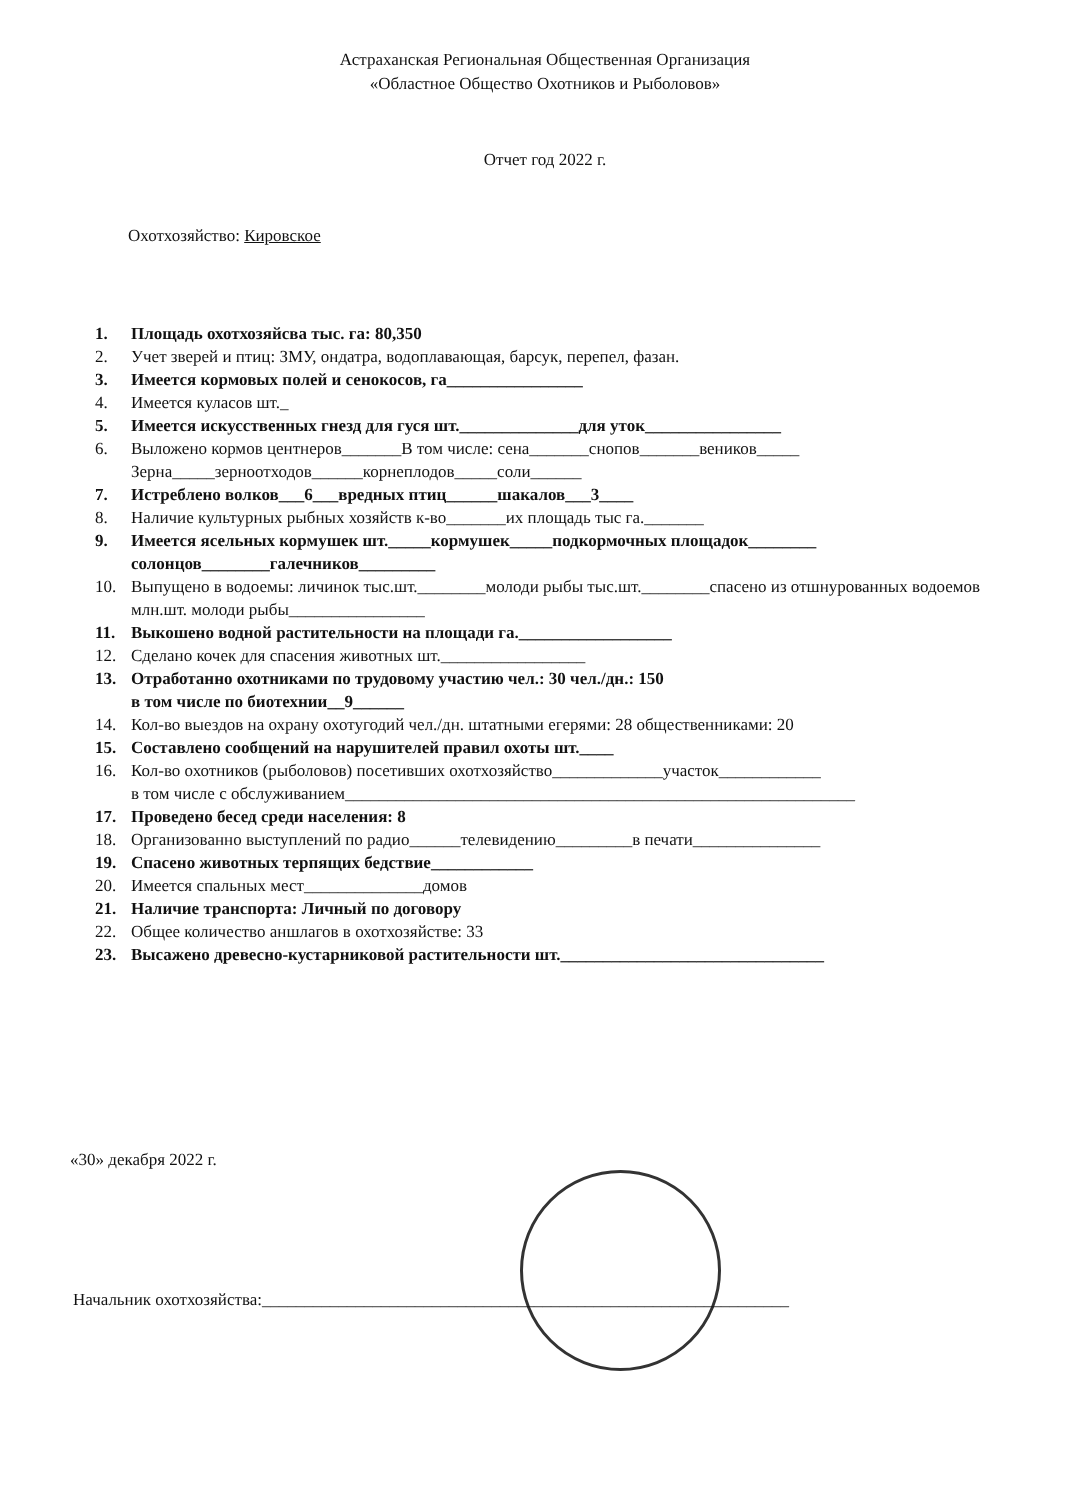Астраханская Региональная Общественная Организация
«Областное Общество Охотников и Рыболовов»
Отчет год 2022 г.
Охотхозяйство: Кировское
1. Площадь охотхозяйсва тыс. га: 80,350
2. Учет зверей и птиц: ЗМУ, ондатра, водоплавающая, барсук, перепел, фазан.
3. Имеется кормовых полей и сенокосов, га________________
4. Имеется куласов шт._
5. Имеется искусственных гнезд для гуся шт.______________для уток________________
6. Выложено кормов центнеров_______В том числе: сена_______снопов_______веников_____
Зерна_____зерноотходов______корнеплодов_____соли______
7. Истреблено волков___6___вредных птиц______шакалов___3____
8. Наличие культурных рыбных хозяйств к-во_______их площадь тыс га._______
9. Имеется ясельных кормушек шт._____кормушек_____подкормочных площадок________
солонцов________галечников_________
10. Выпущено в водоемы: личинок тыс.шт.________молоди рыбы тыс.шт.________спасено из отшнурованных водоемов млн.шт. молоди рыбы________________
11. Выкошено водной растительности на площади га.__________________
12. Сделано кочек для спасения животных шт._________________
13. Отработанно охотниками по трудовому участию чел.: 30 чел./дн.: 150
в том числе по биотехнии__9______
14. Кол-во выездов на охрану охотугодий чел./дн. штатными егерями: 28 общественниками: 20
15. Составлено сообщений на нарушителей правил охоты шт.____
16. Кол-во охотников (рыболовов) посетивших охотхозяйство_____________участок____________
в том числе с обслуживанием____________________________________________________________
17. Проведено бесед среди населения: 8
18. Организованно выступлений по радио______телевидению_________в печати_______________
19. Спасено животных терпящих бедствие____________
20. Имеется спальных мест______________домов
21. Наличие транспорта: Личный по договору
22. Общее количество аншлагов в охотхозяйстве: 33
23. Высажено древесно-кустарниковой растительности шт._______________________________
«30» декабря 2022 г.
Начальник охотхозяйства:______________________________________________________________